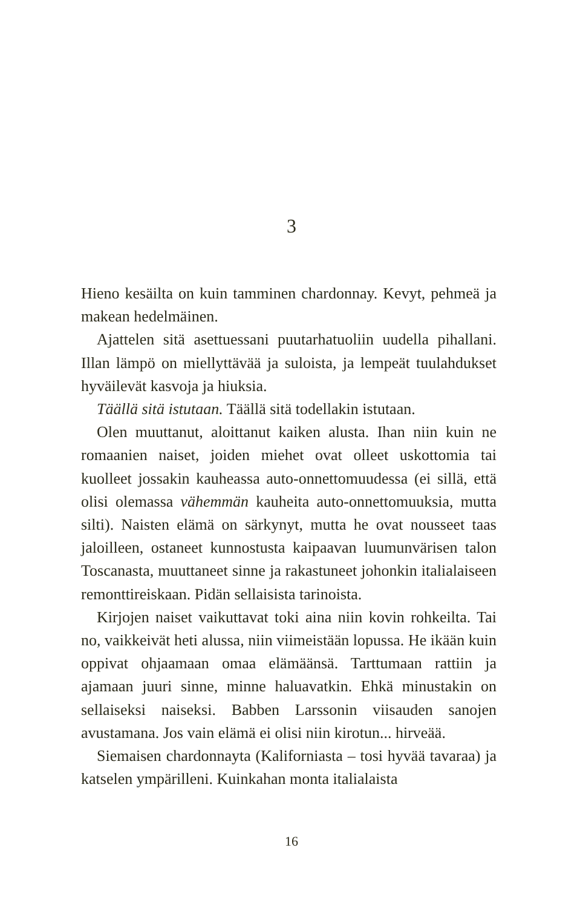3
Hieno kesäilta on kuin tamminen chardonnay. Kevyt, pehmeä ja makean hedelmäinen.
Ajattelen sitä asettuessani puutarhatuoliin uudella pihallani. Illan lämpö on miellyttävää ja suloista, ja lempeät tuulahdukset hyväilevät kasvoja ja hiuksia.
Täällä sitä istutaan. Täällä sitä todellakin istutaan.
Olen muuttanut, aloittanut kaiken alusta. Ihan niin kuin ne romaanien naiset, joiden miehet ovat olleet uskottomia tai kuolleet jossakin kauheassa auto-onnettomuudessa (ei sillä, että olisi olemassa vähemmän kauheita auto-onnettomuuksia, mutta silti). Naisten elämä on särkynyt, mutta he ovat nousseet taas jaloilleen, ostaneet kunnostusta kaipaavan luumunvärisen talon Toscanasta, muuttaneet sinne ja rakastuneet johonkin italialaiseen remonttireiskaan. Pidän sellaisista tarinoista.
Kirjojen naiset vaikuttavat toki aina niin kovin rohkeilta. Tai no, vaikkeivät heti alussa, niin viimeistään lopussa. He ikään kuin oppivat ohjaamaan omaa elämäänsä. Tarttumaan rattiin ja ajamaan juuri sinne, minne haluavatkin. Ehkä minustakin on sellaiseksi naiseksi. Babben Larssonin viisauden sanojen avustamana. Jos vain elämä ei olisi niin kirotun... hirveää.
Siemaisen chardonnayta (Kaliforniasta – tosi hyvää tavaraa) ja katselen ympärilleni. Kuinkahan monta italialaista
16